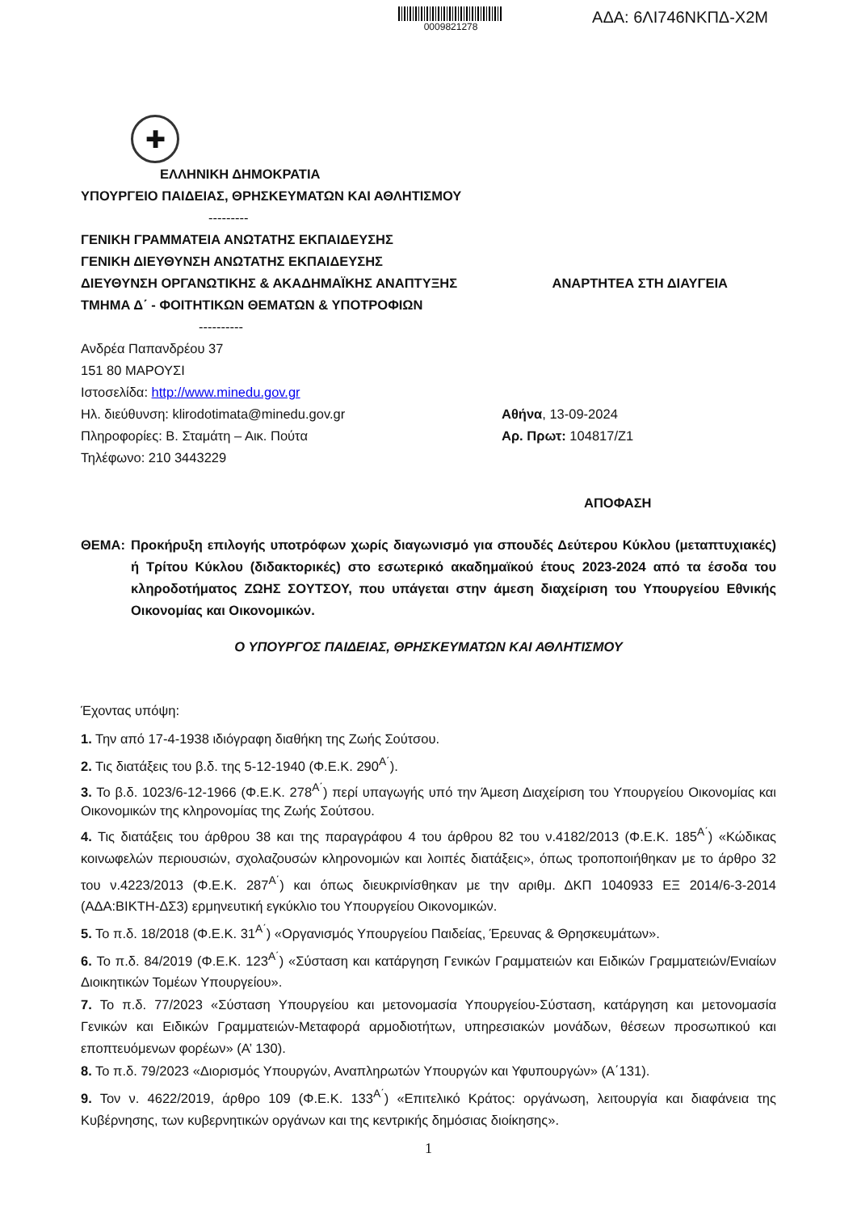0009821278
ΑΔΑ: 6ΛΙ746ΝΚΠΔ-Χ2Μ
✚
ΕΛΛΗΝΙΚΗ ΔΗΜΟΚΡΑΤΙΑ
ΥΠΟΥΡΓΕΙΟ ΠΑΙΔΕΙΑΣ, ΘΡΗΣΚΕΥΜΑΤΩΝ ΚΑΙ ΑΘΛΗΤΙΣΜΟΥ
---------
ΓΕΝΙΚΗ ΓΡΑΜΜΑΤΕΙΑ ΑΝΩΤΑΤΗΣ ΕΚΠΑΙΔΕΥΣΗΣ
ΓΕΝΙΚΗ ΔΙΕΥΘΥΝΣΗ ΑΝΩΤΑΤΗΣ ΕΚΠΑΙΔΕΥΣΗΣ
ΔΙΕΥΘΥΝΣΗ ΟΡΓΑΝΩΤΙΚΗΣ & ΑΚΑΔΗΜΑΪΚΗΣ ΑΝΑΠΤΥΞΗΣ ΑΝΑΡΤΗΤΕΑ ΣΤΗ ΔΙΑΥΓΕΙΑ
ΤΜΗΜΑ Δ΄ - ΦΟΙΤΗΤΙΚΩΝ ΘΕΜΑΤΩΝ & ΥΠΟΤΡΟΦΙΩΝ
----------
Ανδρέα Παπανδρέου 37
151 80 ΜΑΡΟΥΣΙ
Ιστοσελίδα: http://www.minedu.gov.gr
Ηλ. διεύθυνση: klirodotimata@minedu.gov.gr Αθήνα, 13-09-2024
Πληροφορίες: Β. Σταμάτη – Αικ. Πούτα Αρ. Πρωτ: 104817/Ζ1
Τηλέφωνο: 210 3443229
ΑΠΟΦΑΣΗ
ΘΕΜΑ: Προκήρυξη επιλογής υποτρόφων χωρίς διαγωνισμό για σπουδές Δεύτερου Κύκλου (μεταπτυχιακές) ή Τρίτου Κύκλου (διδακτορικές) στο εσωτερικό ακαδημαϊκού έτους 2023-2024 από τα έσοδα του κληροδοτήματος ΖΩΗΣ ΣΟΥΤΣΟΥ, που υπάγεται στην άμεση διαχείριση του Υπουργείου Εθνικής Οικονομίας και Οικονομικών.
Ο ΥΠΟΥΡΓΟΣ ΠΑΙΔΕΙΑΣ, ΘΡΗΣΚΕΥΜΑΤΩΝ ΚΑΙ ΑΘΛΗΤΙΣΜΟΥ
Έχοντας υπόψη:
1. Την από 17-4-1938 ιδιόγραφη διαθήκη της Ζωής Σούτσου.
2. Τις διατάξεις του β.δ. της 5-12-1940 (Φ.Ε.Κ. 290<sup>Α΄</sup>).
3. Το β.δ. 1023/6-12-1966 (Φ.Ε.Κ. 278<sup>Α΄</sup>) περί υπαγωγής υπό την Άμεση Διαχείριση του Υπουργείου Οικονομίας και Οικονομικών της κληρονομίας της Ζωής Σούτσου.
4. Τις διατάξεις του άρθρου 38 και της παραγράφου 4 του άρθρου 82 του ν.4182/2013 (Φ.Ε.Κ. 185<sup>Α΄</sup>) «Κώδικας κοινωφελών περιουσιών, σχολαζουσών κληρονομιών και λοιπές διατάξεις», όπως τροποποιήθηκαν με το άρθρο 32 του ν.4223/2013 (Φ.Ε.Κ. 287<sup>Α΄</sup>) και όπως διευκρινίσθηκαν με την αριθμ. ΔΚΠ 1040933 ΕΞ 2014/6-3-2014 (ΑΔΑ:ΒΙΚΤΗ-ΔΣ3) ερμηνευτική εγκύκλιο του Υπουργείου Οικονομικών.
5. Το π.δ. 18/2018 (Φ.Ε.Κ. 31<sup>Α΄</sup>) «Οργανισμός Υπουργείου Παιδείας, Έρευνας & Θρησκευμάτων».
6. Το π.δ. 84/2019 (Φ.Ε.Κ. 123<sup>Α΄</sup>) «Σύσταση και κατάργηση Γενικών Γραμματειών και Ειδικών Γραμματειών/Ενιαίων Διοικητικών Τομέων Υπουργείου».
7. Το π.δ. 77/2023 «Σύσταση Υπουργείου και μετονομασία Υπουργείου-Σύσταση, κατάργηση και μετονομασία Γενικών και Ειδικών Γραμματειών-Μεταφορά αρμοδιοτήτων, υπηρεσιακών μονάδων, θέσεων προσωπικού και εποπτευόμενων φορέων» (Α’ 130).
8. Το π.δ. 79/2023 «Διορισμός Υπουργών, Αναπληρωτών Υπουργών και Υφυπουργών» (Α΄131).
9. Τον ν. 4622/2019, άρθρο 109 (Φ.Ε.Κ. 133<sup>Α΄</sup>) «Επιτελικό Κράτος: οργάνωση, λειτουργία και διαφάνεια της Κυβέρνησης, των κυβερνητικών οργάνων και της κεντρικής δημόσιας διοίκησης».
1